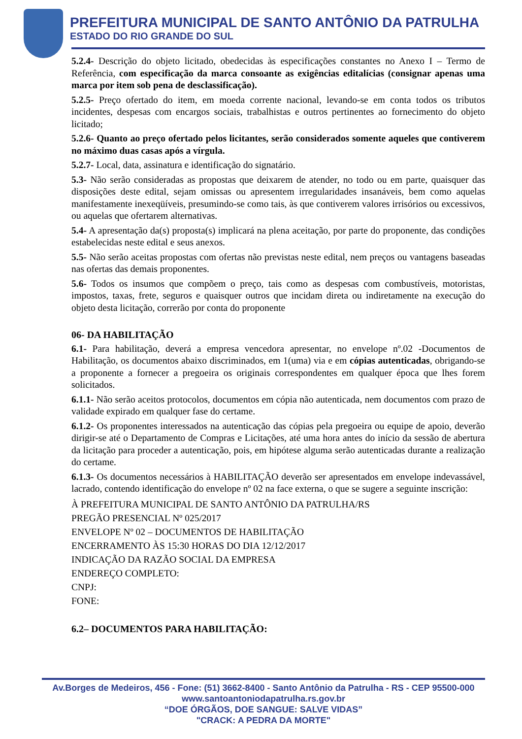PREFEITURA MUNICIPAL DE SANTO ANTÔNIO DA PATRULHA
ESTADO DO RIO GRANDE DO SUL
5.2.4- Descrição do objeto licitado, obedecidas às especificações constantes no Anexo I – Termo de Referência, com especificação da marca consoante as exigências editalícias (consignar apenas uma marca por item sob pena de desclassificação).
5.2.5- Preço ofertado do item, em moeda corrente nacional, levando-se em conta todos os tributos incidentes, despesas com encargos sociais, trabalhistas e outros pertinentes ao fornecimento do objeto licitado;
5.2.6- Quanto ao preço ofertado pelos licitantes, serão considerados somente aqueles que contiverem no máximo duas casas após a vírgula.
5.2.7- Local, data, assinatura e identificação do signatário.
5.3- Não serão consideradas as propostas que deixarem de atender, no todo ou em parte, quaisquer das disposições deste edital, sejam omissas ou apresentem irregularidades insanáveis, bem como aquelas manifestamente inexeqüíveis, presumindo-se como tais, às que contiverem valores irrisórios ou excessivos, ou aquelas que ofertarem alternativas.
5.4- A apresentação da(s) proposta(s) implicará na plena aceitação, por parte do proponente, das condições estabelecidas neste edital e seus anexos.
5.5- Não serão aceitas propostas com ofertas não previstas neste edital, nem preços ou vantagens baseadas nas ofertas das demais proponentes.
5.6- Todos os insumos que compõem o preço, tais como as despesas com combustíveis, motoristas, impostos, taxas, frete, seguros e quaisquer outros que incidam direta ou indiretamente na execução do objeto desta licitação, correrão por conta do proponente
06- DA HABILITAÇÃO
6.1- Para habilitação, deverá a empresa vencedora apresentar, no envelope nº.02 -Documentos de Habilitação, os documentos abaixo discriminados, em 1(uma) via e em cópias autenticadas, obrigando-se a proponente a fornecer a pregoeira os originais correspondentes em qualquer época que lhes forem solicitados.
6.1.1- Não serão aceitos protocolos, documentos em cópia não autenticada, nem documentos com prazo de validade expirado em qualquer fase do certame.
6.1.2- Os proponentes interessados na autenticação das cópias pela pregoeira ou equipe de apoio, deverão dirigir-se até o Departamento de Compras e Licitações, até uma hora antes do início da sessão de abertura da licitação para proceder a autenticação, pois, em hipótese alguma serão autenticadas durante a realização do certame.
6.1.3- Os documentos necessários à HABILITAÇÃO deverão ser apresentados em envelope indevassável, lacrado, contendo identificação do envelope nº 02 na face externa, o que se sugere a seguinte inscrição:
À PREFEITURA MUNICIPAL DE SANTO ANTÔNIO DA PATRULHA/RS
PREGÃO PRESENCIAL Nº 025/2017
ENVELOPE Nº 02 – DOCUMENTOS DE HABILITAÇÃO
ENCERRAMENTO ÀS 15:30 HORAS DO DIA 12/12/2017
INDICAÇÃO DA RAZÃO SOCIAL DA EMPRESA
ENDEREÇO COMPLETO:
CNPJ:
FONE:
6.2– DOCUMENTOS PARA HABILITAÇÃO:
Av.Borges de Medeiros, 456 - Fone: (51) 3662-8400 - Santo Antônio da Patrulha - RS - CEP 95500-000
www.santoantoniodapatrulha.rs.gov.br
“DOE ÓRGÃOS, DOE SANGUE: SALVE VIDAS”
"CRACK: A PEDRA DA MORTE"